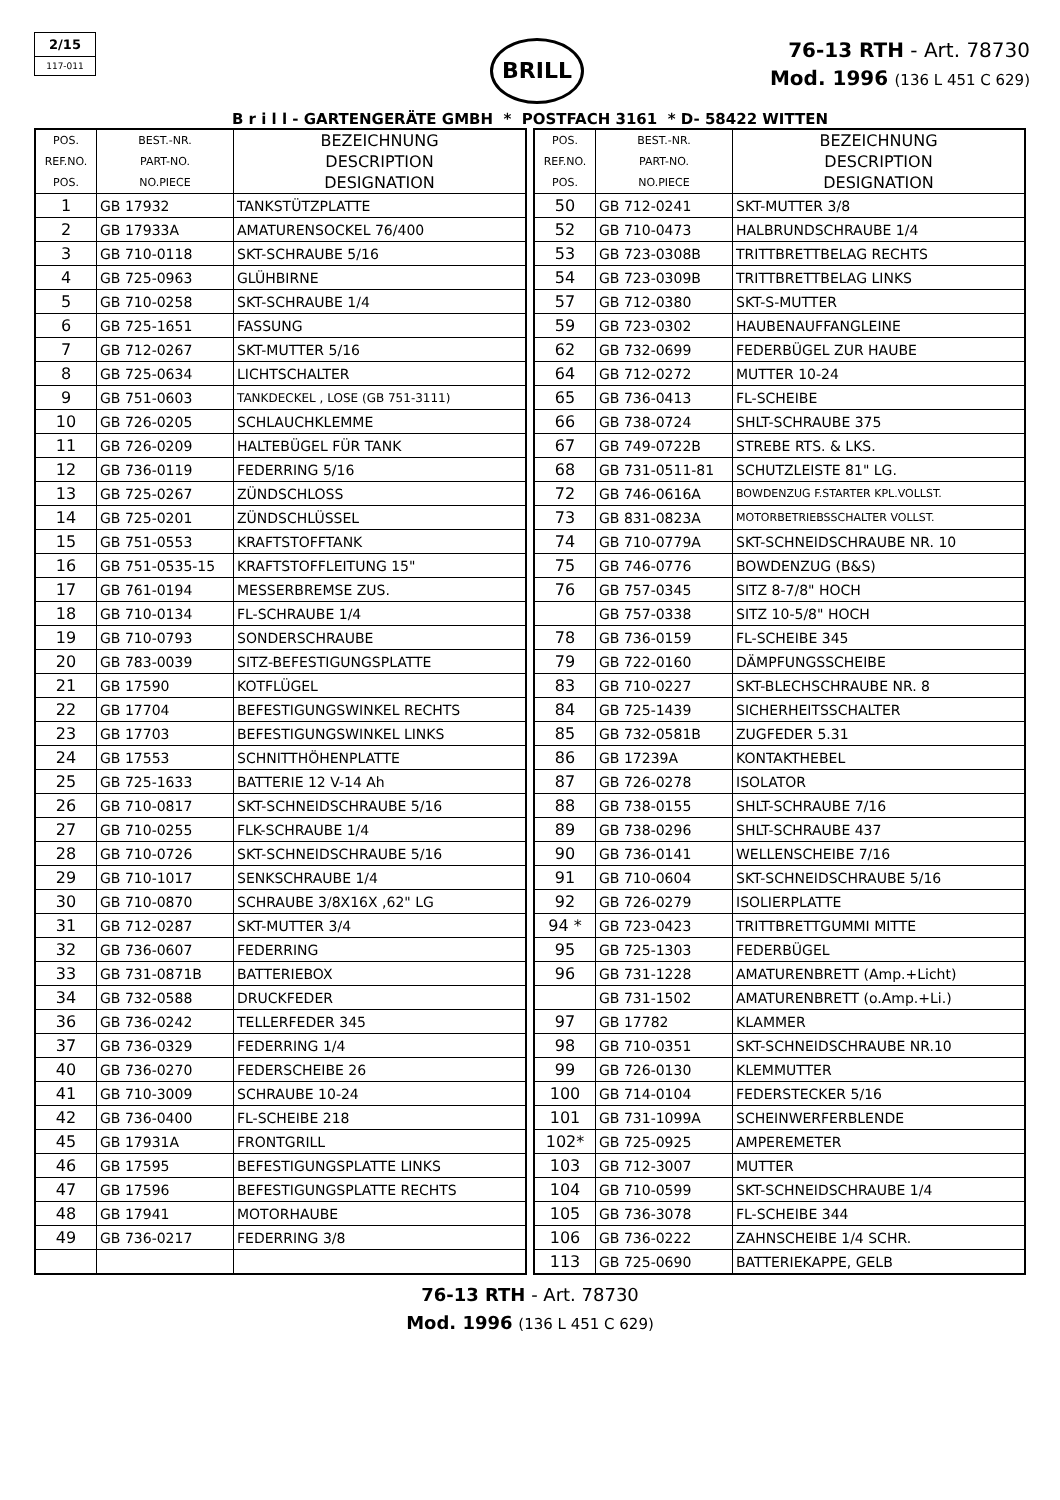2/15
117-011
BRILL
76-13 RTH - Art. 78730
Mod. 1996 (136 L 451 C 629)
B r i l l - GARTENGERÄTE GMBH * POSTFACH 3161 * D- 58422 WITTEN
| POS. REF.NO. POS. | BEST.-NR. PART-NO. NO.PIECE | BEZEICHNUNG DESCRIPTION DESIGNATION |
| --- | --- | --- |
| 1 | GB 17932 | TANKSTÜTZPLATTE |
| 2 | GB 17933A | AMATURENSOCKEL 76/400 |
| 3 | GB 710-0118 | SKT-SCHRAUBE 5/16 |
| 4 | GB 725-0963 | GLÜHBIRNE |
| 5 | GB 710-0258 | SKT-SCHRAUBE 1/4 |
| 6 | GB 725-1651 | FASSUNG |
| 7 | GB 712-0267 | SKT-MUTTER 5/16 |
| 8 | GB 725-0634 | LICHTSCHALTER |
| 9 | GB 751-0603 | TANKDECKEL , LOSE (GB 751-3111) |
| 10 | GB 726-0205 | SCHLAUCHKLEMME |
| 11 | GB 726-0209 | HALTEBÜGEL FÜR TANK |
| 12 | GB 736-0119 | FEDERRING 5/16 |
| 13 | GB 725-0267 | ZÜNDSCHLOSS |
| 14 | GB 725-0201 | ZÜNDSCHLÜSSEL |
| 15 | GB 751-0553 | KRAFTSTOFFTANK |
| 16 | GB 751-0535-15 | KRAFTSTOFFLEITUNG 15" |
| 17 | GB 761-0194 | MESSERBREMSE ZUS. |
| 18 | GB 710-0134 | FL-SCHRAUBE 1/4 |
| 19 | GB 710-0793 | SONDERSCHRAUBE |
| 20 | GB 783-0039 | SITZ-BEFESTIGUNGSPLATTE |
| 21 | GB 17590 | KOTFLÜGEL |
| 22 | GB 17704 | BEFESTIGUNGSWINKEL RECHTS |
| 23 | GB 17703 | BEFESTIGUNGSWINKEL LINKS |
| 24 | GB 17553 | SCHNITTHÖHENPLATTE |
| 25 | GB 725-1633 | BATTERIE 12 V-14 Ah |
| 26 | GB 710-0817 | SKT-SCHNEIDSCHRAUBE 5/16 |
| 27 | GB 710-0255 | FLK-SCHRAUBE 1/4 |
| 28 | GB 710-0726 | SKT-SCHNEIDSCHRAUBE 5/16 |
| 29 | GB 710-1017 | SENKSCHRAUBE 1/4 |
| 30 | GB 710-0870 | SCHRAUBE 3/8X16X ,62" LG |
| 31 | GB 712-0287 | SKT-MUTTER 3/4 |
| 32 | GB 736-0607 | FEDERRING |
| 33 | GB 731-0871B | BATTERIEBOX |
| 34 | GB 732-0588 | DRUCKFEDER |
| 36 | GB 736-0242 | TELLERFEDER 345 |
| 37 | GB 736-0329 | FEDERRING 1/4 |
| 40 | GB 736-0270 | FEDERSCHEIBE 26 |
| 41 | GB 710-3009 | SCHRAUBE 10-24 |
| 42 | GB 736-0400 | FL-SCHEIBE 218 |
| 45 | GB 17931A | FRONTGRILL |
| 46 | GB 17595 | BEFESTIGUNGSPLATTE LINKS |
| 47 | GB 17596 | BEFESTIGUNGSPLATTE RECHTS |
| 48 | GB 17941 | MOTORHAUBE |
| 49 | GB 736-0217 | FEDERRING 3/8 |
| POS. REF.NO. POS. | BEST.-NR. PART-NO. NO.PIECE | BEZEICHNUNG DESCRIPTION DESIGNATION |
| --- | --- | --- |
| 50 | GB 712-0241 | SKT-MUTTER 3/8 |
| 52 | GB 710-0473 | HALBRUNDSCHRAUBE 1/4 |
| 53 | GB 723-0308B | TRITTBRETTBELAG RECHTS |
| 54 | GB 723-0309B | TRITTBRETTBELAG LINKS |
| 57 | GB 712-0380 | SKT-S-MUTTER |
| 59 | GB 723-0302 | HAUBENAUFFANGLEINE |
| 62 | GB 732-0699 | FEDERBÜGEL ZUR HAUBE |
| 64 | GB 712-0272 | MUTTER 10-24 |
| 65 | GB 736-0413 | FL-SCHEIBE |
| 66 | GB 738-0724 | SHLT-SCHRAUBE 375 |
| 67 | GB 749-0722B | STREBE RTS. & LKS. |
| 68 | GB 731-0511-81 | SCHUTZLEISTE 81" LG. |
| 72 | GB 746-0616A | BOWDENZUG F.STARTER KPL.VOLLST. |
| 73 | GB 831-0823A | MOTORBETRIEBSSCHALTER VOLLST. |
| 74 | GB 710-0779A | SKT-SCHNEIDSCHRAUBE NR. 10 |
| 75 | GB 746-0776 | BOWDENZUG (B&S) |
| 76 | GB 757-0345 | SITZ 8-7/8" HOCH |
| | GB 757-0338 | SITZ 10-5/8" HOCH |
| 78 | GB 736-0159 | FL-SCHEIBE 345 |
| 79 | GB 722-0160 | DÄMPFUNGSSCHEIBE |
| 83 | GB 710-0227 | SKT-BLECHSCHRAUBE NR. 8 |
| 84 | GB 725-1439 | SICHERHEITSSCHALTER |
| 85 | GB 732-0581B | ZUGFEDER 5.31 |
| 86 | GB 17239A | KONTAKTHEBEL |
| 87 | GB 726-0278 | ISOLATOR |
| 88 | GB 738-0155 | SHLT-SCHRAUBE 7/16 |
| 89 | GB 738-0296 | SHLT-SCHRAUBE 437 |
| 90 | GB 736-0141 | WELLENSCHEIBE 7/16 |
| 91 | GB 710-0604 | SKT-SCHNEIDSCHRAUBE 5/16 |
| 92 | GB 726-0279 | ISOLIERPLATTE |
| 94 * | GB 723-0423 | TRITTBRETTGUMMI MITTE |
| 95 | GB 725-1303 | FEDERBÜGEL |
| 96 | GB 731-1228 | AMATURENBRETT (Amp.+Licht) |
| | GB 731-1502 | AMATURENBRETT (o.Amp.+Li.) |
| 97 | GB 17782 | KLAMMER |
| 98 | GB 710-0351 | SKT-SCHNEIDSCHRAUBE NR.10 |
| 99 | GB 726-0130 | KLEMMUTTER |
| 100 | GB 714-0104 | FEDERSTECKER 5/16 |
| 101 | GB 731-1099A | SCHEINWERFERBLENDE |
| 102* | GB 725-0925 | AMPEREMETER |
| 103 | GB 712-3007 | MUTTER |
| 104 | GB 710-0599 | SKT-SCHNEIDSCHRAUBE 1/4 |
| 105 | GB 736-3078 | FL-SCHEIBE 344 |
| 106 | GB 736-0222 | ZAHNSCHEIBE 1/4 SCHR. |
| 113 | GB 725-0690 | BATTERIEKAPPE, GELB |
76-13 RTH - Art. 78730
Mod. 1996 (136 L 451 C 629)